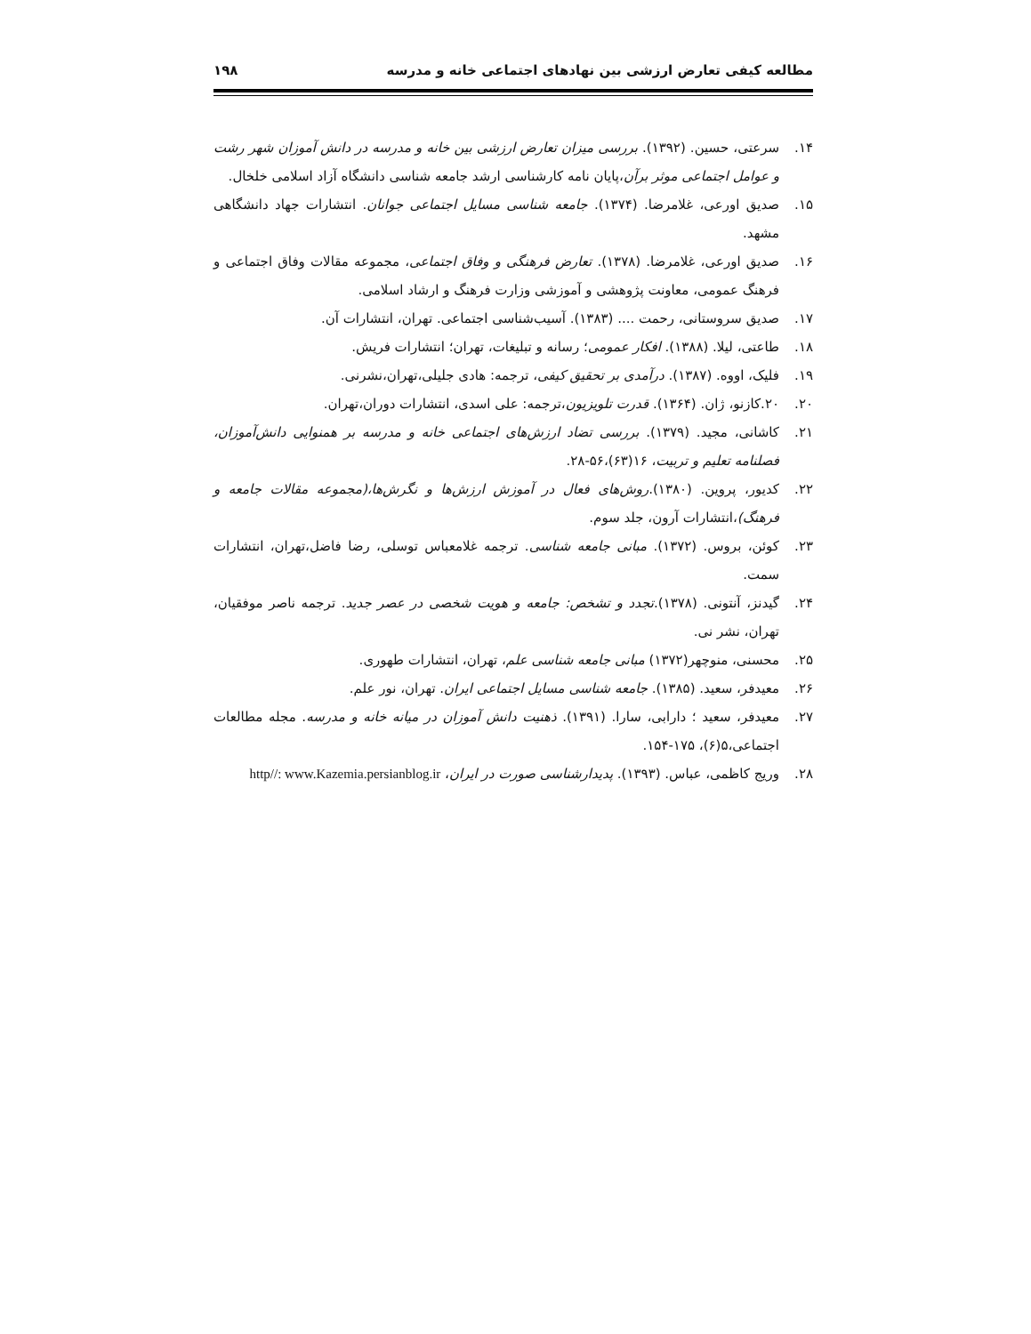مطالعه کیفی تعارض ارزشی بین نهادهای اجتماعی خانه و مدرسه ۱۹۸
۱۴. سرعتی، حسین. (۱۳۹۲). بررسی میزان تعارض ارزشی بین خانه و مدرسه در دانش آموزان شهر رشت و عوامل اجتماعی موثر برآن،پایان نامه کارشناسی ارشد جامعه شناسی دانشگاه آزاد اسلامی خلخال.
۱۵. صدیق اورعی، غلامرضا. (۱۳۷۴). جامعه شناسی مسایل اجتماعی جوانان. انتشارات جهاد دانشگاهی مشهد.
۱۶. صدیق اورعی، غلامرضا. (۱۳۷۸). تعارض فرهنگی و وفاق اجتماعی، مجموعه مقالات وفاق اجتماعی و فرهنگ عمومی، معاونت پژوهشی و آموزشی وزارت فرهنگ و ارشاد اسلامی.
۱۷. صدیق سروستانی، رحمت .... (۱۳۸۳). آسیب‌شناسی اجتماعی. تهران، انتشارات آن.
۱۸. طاعتی، لیلا. (۱۳۸۸). افکار عمومی؛ رسانه و تبلیغات، تهران؛ انتشارات فریش.
۱۹. فلیک، اووه. (۱۳۸۷). درآمدی بر تحقیق کیفی، ترجمه: هادی جلیلی،تهران،نشرنی.
۲۰. ۲۰.کازنو، ژان. (۱۳۶۴). قدرت تلویزیون،ترجمه: علی اسدی، انتشارات دوران،تهران.
۲۱. کاشانی، مجید. (۱۳۷۹). بررسی تضاد ارزش‌های اجتماعی خانه و مدرسه بر همنوایی دانش‌آموزان، فصلنامه تعلیم و تربیت، ۱۶(۶۳)،۵۶-۲۸.
۲۲. کدیور، پروین. (۱۳۸۰).روش‌های فعال در آموزش ارزش‌ها و نگرش‌ها،(مجموعه مقالات جامعه و فرهنگ)،انتشارات آرون، جلد سوم.
۲۳. کوئن، بروس. (۱۳۷۲). مبانی جامعه شناسی. ترجمه غلامعباس توسلی، رضا فاضل،تهران، انتشارات سمت.
۲۴. گیدنز، آنتونی. (۱۳۷۸).تجدد و تشخص: جامعه و هویت شخصی در عصر جدید. ترجمه ناصر موفقیان، تهران، نشر نی.
۲۵. محسنی، منوچهر(۱۳۷۲) مبانی جامعه شناسی علم، تهران، انتشارات طهوری.
۲۶. معیدفر، سعید. (۱۳۸۵). جامعه شناسی مسایل اجتماعی ایران. تهران، نور علم.
۲۷. معیدفر، سعید ؛ دارابی، سارا. (۱۳۹۱). ذهنیت دانش آموزان در میانه خانه و مدرسه. مجله مطالعات اجتماعی،۵(۶)، ۱۷۵-۱۵۴.
۲۸. وریج کاظمی، عباس. (۱۳۹۳). پدیدارشناسی صورت در ایران، http//: www.Kazemia.persianblog.ir